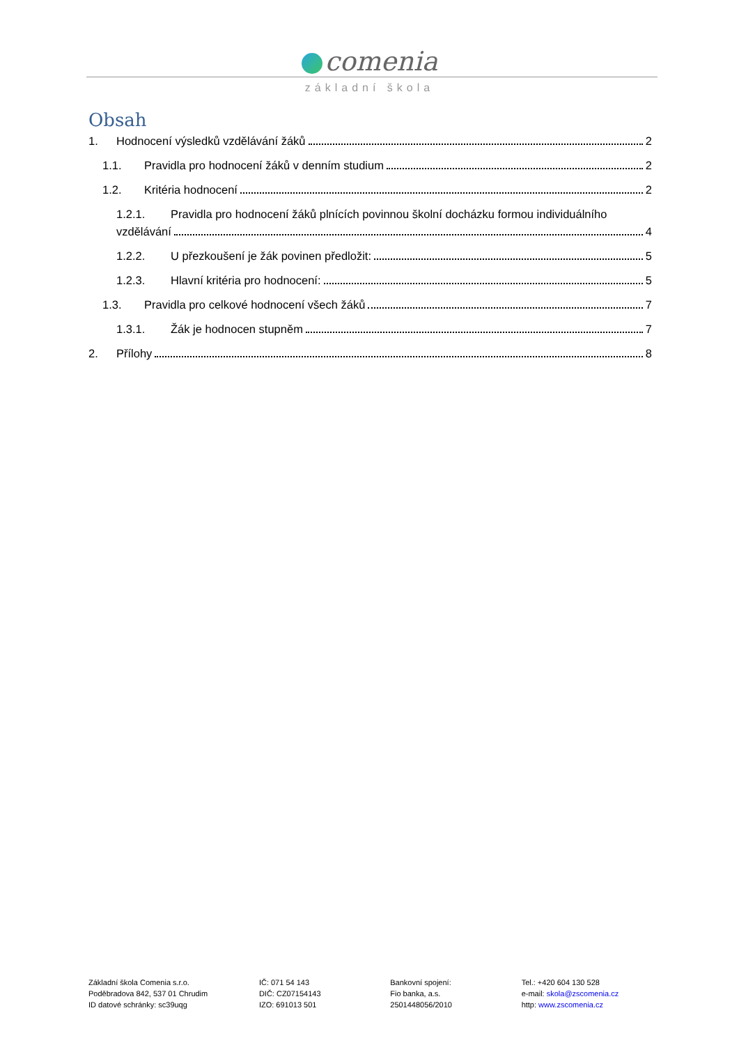comenia
základní škola
Obsah
1. Hodnocení výsledků vzdělávání žáků 2
1.1. Pravidla pro hodnocení žáků v denním studium 2
1.2. Kritéria hodnocení 2
1.2.1. Pravidla pro hodnocení žáků plnících povinnou školní docházku formou individuálního
vzdělávání 4
1.2.2. U přezkoušení je žák povinen předložit: 5
1.2.3. Hlavní kritéria pro hodnocení: 5
1.3. Pravidla pro celkové hodnocení všech žáků 7
1.3.1. Žák je hodnocen stupněm 7
2. Přílohy 8
Základní škola Comenia s.r.o.
Poděbradova 842, 537 01 Chrudim
ID datové schránky: sc39uqg
IČ: 071 54 143
DIČ: CZ07154143
IZO: 691013 501
Bankovní spojení:
Fio banka, a.s.
2501448056/2010
Tel.: +420 604 130 528
e-mail: skola@zscomenia.cz
http: www.zscomenia.cz